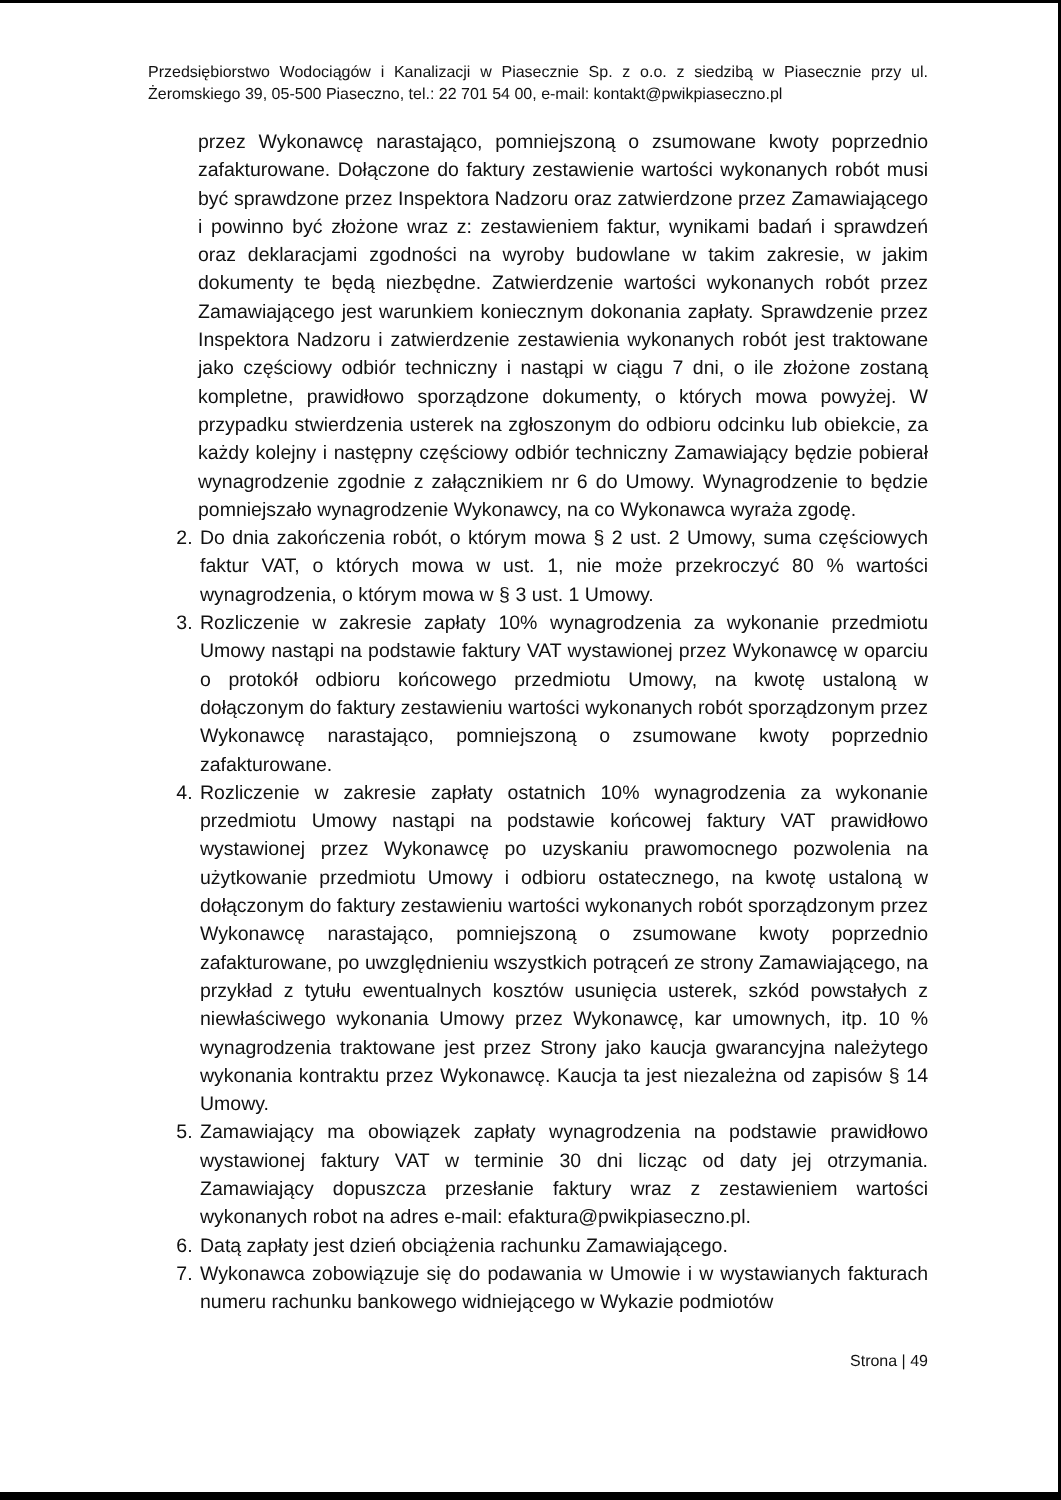Przedsiębiorstwo Wodociągów i Kanalizacji w Piasecznie Sp. z o.o. z siedzibą w Piasecznie przy ul. Żeromskiego 39, 05-500 Piaseczno, tel.: 22 701 54 00, e-mail: kontakt@pwikpiaseczno.pl
przez Wykonawcę narastająco, pomniejszoną o zsumowane kwoty poprzednio zafakturowane. Dołączone do faktury zestawienie wartości wykonanych robót musi być sprawdzone przez Inspektora Nadzoru oraz zatwierdzone przez Zamawiającego i powinno być złożone wraz z: zestawieniem faktur, wynikami badań i sprawdzeń oraz deklaracjami zgodności na wyroby budowlane w takim zakresie, w jakim dokumenty te będą niezbędne. Zatwierdzenie wartości wykonanych robót przez Zamawiającego jest warunkiem koniecznym dokonania zapłaty. Sprawdzenie przez Inspektora Nadzoru i zatwierdzenie zestawienia wykonanych robót jest traktowane jako częściowy odbiór techniczny i nastąpi w ciągu 7 dni, o ile złożone zostaną kompletne, prawidłowo sporządzone dokumenty, o których mowa powyżej. W przypadku stwierdzenia usterek na zgłoszonym do odbioru odcinku lub obiekcie, za każdy kolejny i następny częściowy odbiór techniczny Zamawiający będzie pobierał wynagrodzenie zgodnie z załącznikiem nr 6 do Umowy. Wynagrodzenie to będzie pomniejszało wynagrodzenie Wykonawcy, na co Wykonawca wyraża zgodę.
2. Do dnia zakończenia robót, o którym mowa § 2 ust. 2 Umowy, suma częściowych faktur VAT, o których mowa w ust. 1, nie może przekroczyć 80 % wartości wynagrodzenia, o którym mowa w § 3 ust. 1 Umowy.
3. Rozliczenie w zakresie zapłaty 10% wynagrodzenia za wykonanie przedmiotu Umowy nastąpi na podstawie faktury VAT wystawionej przez Wykonawcę w oparciu o protokół odbioru końcowego przedmiotu Umowy, na kwotę ustaloną w dołączonym do faktury zestawieniu wartości wykonanych robót sporządzonym przez Wykonawcę narastająco, pomniejszoną o zsumowane kwoty poprzednio zafakturowane.
4. Rozliczenie w zakresie zapłaty ostatnich 10% wynagrodzenia za wykonanie przedmiotu Umowy nastąpi na podstawie końcowej faktury VAT prawidłowo wystawionej przez Wykonawcę po uzyskaniu prawomocnego pozwolenia na użytkowanie przedmiotu Umowy i odbioru ostatecznego, na kwotę ustaloną w dołączonym do faktury zestawieniu wartości wykonanych robót sporządzonym przez Wykonawcę narastająco, pomniejszoną o zsumowane kwoty poprzednio zafakturowane, po uwzględnieniu wszystkich potrąceń ze strony Zamawiającego, na przykład z tytułu ewentualnych kosztów usunięcia usterek, szkód powstałych z niewłaściwego wykonania Umowy przez Wykonawcę, kar umownych, itp. 10 % wynagrodzenia traktowane jest przez Strony jako kaucja gwarancyjna należytego wykonania kontraktu przez Wykonawcę. Kaucja ta jest niezależna od zapisów § 14 Umowy.
5. Zamawiający ma obowiązek zapłaty wynagrodzenia na podstawie prawidłowo wystawionej faktury VAT w terminie 30 dni licząc od daty jej otrzymania. Zamawiający dopuszcza przesłanie faktury wraz z zestawieniem wartości wykonanych robot na adres e-mail: efaktura@pwikpiaseczno.pl.
6. Datą zapłaty jest dzień obciążenia rachunku Zamawiającego.
7. Wykonawca zobowiązuje się do podawania w Umowie i w wystawianych fakturach numeru rachunku bankowego widniejącego w Wykazie podmiotów
Strona | 49